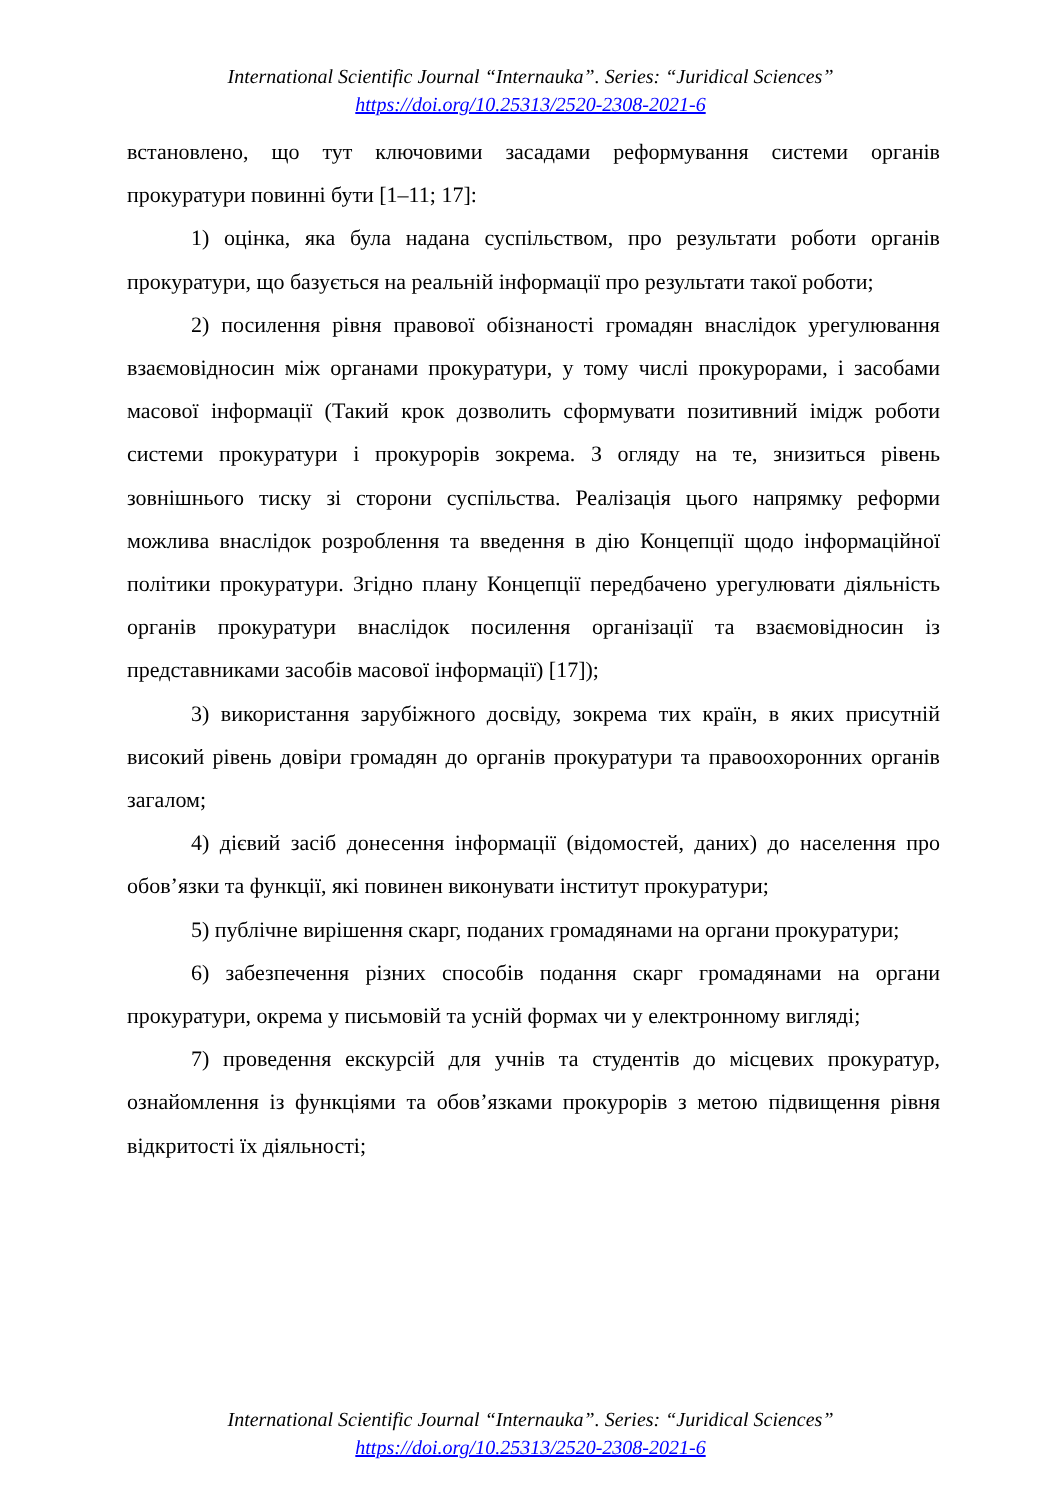International Scientific Journal “Internauka”. Series: “Juridical Sciences”
https://doi.org/10.25313/2520-2308-2021-6
встановлено, що тут ключовими засадами реформування системи органів прокуратури повинні бути [1–11; 17]:
1) оцінка, яка була надана суспільством, про результати роботи органів прокуратури, що базується на реальній інформації про результати такої роботи;
2) посилення рівня правової обізнаності громадян внаслідок урегулювання взаємовідносин між органами прокуратури, у тому числі прокурорами, і засобами масової інформації (Такий крок дозволить сформувати позитивний імідж роботи системи прокуратури і прокурорів зокрема. З огляду на те, знизиться рівень зовнішнього тиску зі сторони суспільства. Реалізація цього напрямку реформи можлива внаслідок розроблення та введення в дію Концепції щодо інформаційної політики прокуратури. Згідно плану Концепції передбачено урегулювати діяльність органів прокуратури внаслідок посилення організації та взаємовідносин із представниками засобів масової інформації) [17]);
3) використання зарубіжного досвіду, зокрема тих країн, в яких присутній високий рівень довіри громадян до органів прокуратури та правоохоронних органів загалом;
4) дієвий засіб донесення інформації (відомостей, даних) до населення про обов’язки та функції, які повинен виконувати інститут прокуратури;
5) публічне вирішення скарг, поданих громадянами на органи прокуратури;
6) забезпечення різних способів подання скарг громадянами на органи прокуратури, окрема у письмовій та усній формах чи у електронному вигляді;
7) проведення екскурсій для учнів та студентів до місцевих прокуратур, ознайомлення із функціями та обов’язками прокурорів з метою підвищення рівня відкритості їх діяльності;
International Scientific Journal “Internauka”. Series: “Juridical Sciences”
https://doi.org/10.25313/2520-2308-2021-6